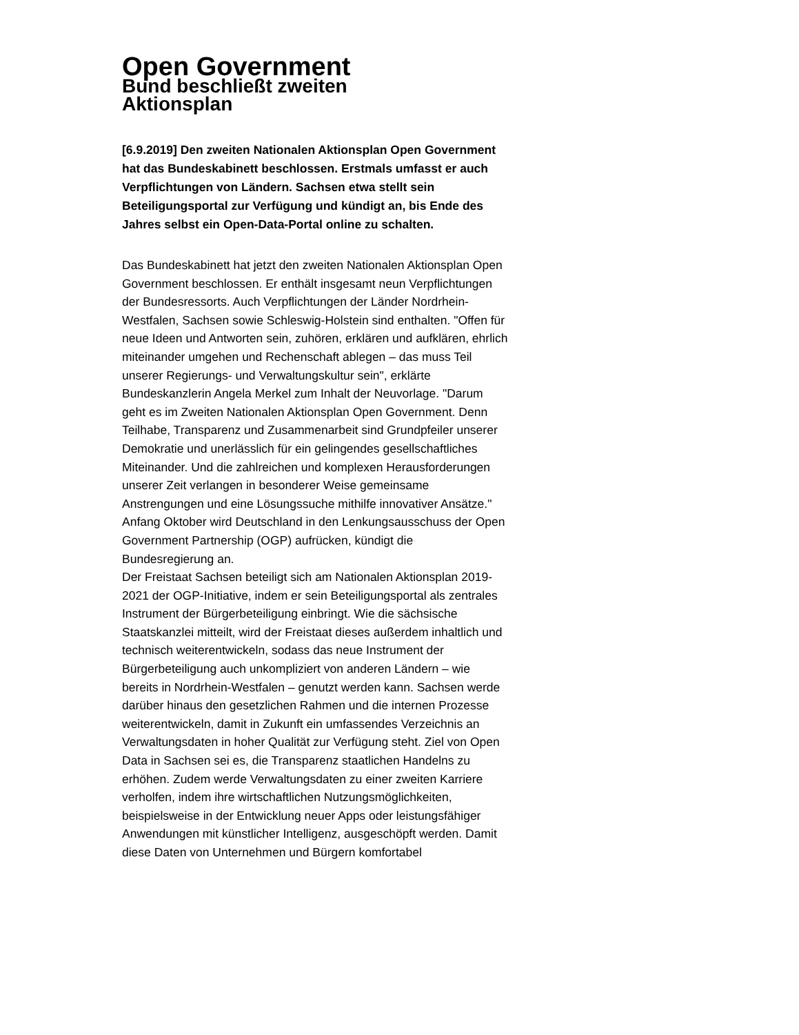Open Government
Bund beschließt zweiten
Aktionsplan
[6.9.2019] Den zweiten Nationalen Aktionsplan Open Government hat das Bundeskabinett beschlossen. Erstmals umfasst er auch Verpflichtungen von Ländern. Sachsen etwa stellt sein Beteiligungsportal zur Verfügung und kündigt an, bis Ende des Jahres selbst ein Open-Data-Portal online zu schalten.
Das Bundeskabinett hat jetzt den zweiten Nationalen Aktionsplan Open Government beschlossen. Er enthält insgesamt neun Verpflichtungen der Bundesressorts. Auch Verpflichtungen der Länder Nordrhein-Westfalen, Sachsen sowie Schleswig-Holstein sind enthalten. "Offen für neue Ideen und Antworten sein, zuhören, erklären und aufklären, ehrlich miteinander umgehen und Rechenschaft ablegen – das muss Teil unserer Regierungs- und Verwaltungskultur sein", erklärte Bundeskanzlerin Angela Merkel zum Inhalt der Neuvorlage. "Darum geht es im Zweiten Nationalen Aktionsplan Open Government. Denn Teilhabe, Transparenz und Zusammenarbeit sind Grundpfeiler unserer Demokratie und unerlässlich für ein gelingendes gesellschaftliches Miteinander. Und die zahlreichen und komplexen Herausforderungen unserer Zeit verlangen in besonderer Weise gemeinsame Anstrengungen und eine Lösungssuche mithilfe innovativer Ansätze." Anfang Oktober wird Deutschland in den Lenkungsausschuss der Open Government Partnership (OGP) aufrücken, kündigt die Bundesregierung an.
Der Freistaat Sachsen beteiligt sich am Nationalen Aktionsplan 2019-2021 der OGP-Initiative, indem er sein Beteiligungsportal als zentrales Instrument der Bürgerbeteiligung einbringt. Wie die sächsische Staatskanzlei mitteilt, wird der Freistaat dieses außerdem inhaltlich und technisch weiterentwickeln, sodass das neue Instrument der Bürgerbeteiligung auch unkompliziert von anderen Ländern – wie bereits in Nordrhein-Westfalen – genutzt werden kann. Sachsen werde darüber hinaus den gesetzlichen Rahmen und die internen Prozesse weiterentwickeln, damit in Zukunft ein umfassendes Verzeichnis an Verwaltungsdaten in hoher Qualität zur Verfügung steht. Ziel von Open Data in Sachsen sei es, die Transparenz staatlichen Handelns zu erhöhen. Zudem werde Verwaltungsdaten zu einer zweiten Karriere verholfen, indem ihre wirtschaftlichen Nutzungsmöglichkeiten, beispielsweise in der Entwicklung neuer Apps oder leistungsfähiger Anwendungen mit künstlicher Intelligenz, ausgeschöpft werden. Damit diese Daten von Unternehmen und Bürgern komfortabel